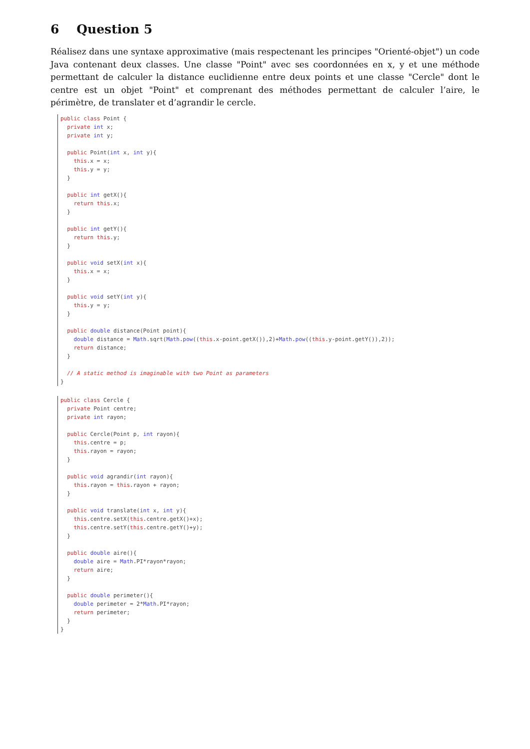6 Question 5
Réalisez dans une syntaxe approximative (mais respectenant les principes "Orienté-objet") un code Java contenant deux classes. Une classe "Point" avec ses coordonnées en x, y et une méthode permettant de calculer la distance euclidienne entre deux points et une classe "Cercle" dont le centre est un objet "Point" et comprenant des méthodes permettant de calculer l’aire, le périmètre, de translater et d’agrandir le cercle.
public class Point {
  private int x;
  private int y;

  public Point(int x, int y){
    this.x = x;
    this.y = y;
  }

  public int getX(){
    return this.x;
  }

  public int getY(){
    return this.y;
  }

  public void setX(int x){
    this.x = x;
  }

  public void setY(int y){
    this.y = y;
  }

  public double distance(Point point){
    double distance = Math.sqrt(Math.pow((this.x-point.getX()),2)+Math.pow((this.y-point.getY()),2));
    return distance;
  }

  // A static method is imaginable with two Point as parameters
}
public class Cercle {
  private Point centre;
  private int rayon;

  public Cercle(Point p, int rayon){
    this.centre = p;
    this.rayon = rayon;
  }

  public void agrandir(int rayon){
    this.rayon = this.rayon + rayon;
  }

  public void translate(int x, int y){
    this.centre.setX(this.centre.getX()+x);
    this.centre.setY(this.centre.getY()+y);
  }

  public double aire(){
    double aire = Math.PI*rayon*rayon;
    return aire;
  }

  public double perimeter(){
    double perimeter = 2*Math.PI*rayon;
    return perimeter;
  }
}